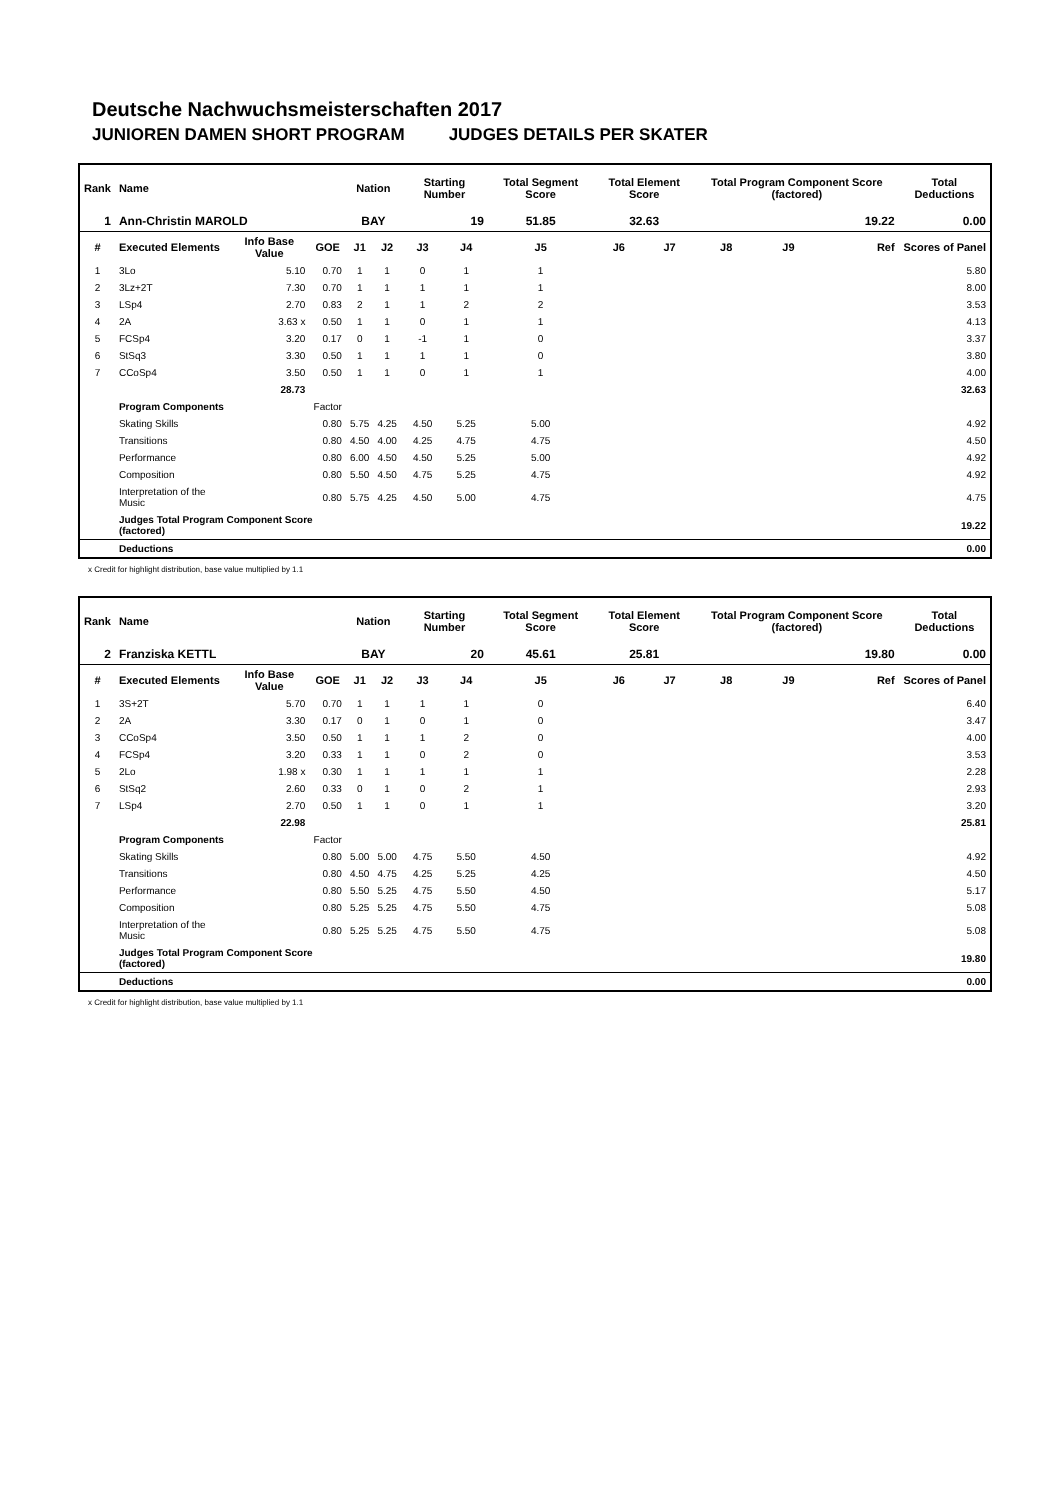Deutsche Nachwuchsmeisterschaften 2017
JUNIOREN DAMEN SHORT PROGRAM JUDGES DETAILS PER SKATER
| Rank | Name | | | Nation | | Starting Number | | Total Segment Score | Total Element Score | | Total Program Component Score (factored) | | | Total Deductions |
| --- | --- | --- | --- | --- | --- | --- | --- | --- | --- | --- | --- | --- | --- | --- |
| 1 | Ann-Christin MAROLD | | | BAY | | 19 | | 51.85 | 32.63 | | 19.22 | | | 0.00 |
| # | Executed Elements | Info Base Value | GOE | J1 | J2 | J3 | J4 | J5 | J6 | J7 | J8 | J9 | Ref | Scores of Panel |
| 1 | 3Lo | 5.10 | 0.70 | 1 | 1 | 0 | 1 | 1 | | | | | | 5.80 |
| 2 | 3Lz+2T | 7.30 | 0.70 | 1 | 1 | 1 | 1 | 1 | | | | | | 8.00 |
| 3 | LSp4 | 2.70 | 0.83 | 2 | 1 | 1 | 2 | 2 | | | | | | 3.53 |
| 4 | 2A | 3.63 x | 0.50 | 1 | 1 | 0 | 1 | 1 | | | | | | 4.13 |
| 5 | FCSp4 | 3.20 | 0.17 | 0 | 1 | -1 | 1 | 0 | | | | | | 3.37 |
| 6 | StSq3 | 3.30 | 0.50 | 1 | 1 | 1 | 1 | 0 | | | | | | 3.80 |
| 7 | CCoSp4 | 3.50 | 0.50 | 1 | 1 | 0 | 1 | 1 | | | | | | 4.00 |
| | | 28.73 | | | | | | | | | | | | 32.63 |
| | Program Components | | Factor | | | | | | | | | | | |
| | Skating Skills | | 0.80 | 5.75 | 4.25 | 4.50 | 5.25 | 5.00 | | | | | | 4.92 |
| | Transitions | | 0.80 | 4.50 | 4.00 | 4.25 | 4.75 | 4.75 | | | | | | 4.50 |
| | Performance | | 0.80 | 6.00 | 4.50 | 4.50 | 5.25 | 5.00 | | | | | | 4.92 |
| | Composition | | 0.80 | 5.50 | 4.50 | 4.75 | 5.25 | 4.75 | | | | | | 4.92 |
| | Interpretation of the Music | | 0.80 | 5.75 | 4.25 | 4.50 | 5.00 | 4.75 | | | | | | 4.75 |
| | Judges Total Program Component Score (factored) | | | | | | | | | | | | | 19.22 |
| | Deductions | | | | | | | | | | | | | 0.00 |
x Credit for highlight distribution, base value multiplied by 1.1
| Rank | Name | | | Nation | | Starting Number | | Total Segment Score | Total Element Score | | Total Program Component Score (factored) | | | Total Deductions |
| --- | --- | --- | --- | --- | --- | --- | --- | --- | --- | --- | --- | --- | --- | --- |
| 2 | Franziska KETTL | | | BAY | | 20 | | 45.61 | 25.81 | | 19.80 | | | 0.00 |
| # | Executed Elements | Info Base Value | GOE | J1 | J2 | J3 | J4 | J5 | J6 | J7 | J8 | J9 | Ref | Scores of Panel |
| 1 | 3S+2T | 5.70 | 0.70 | 1 | 1 | 1 | 1 | 0 | | | | | | 6.40 |
| 2 | 2A | 3.30 | 0.17 | 0 | 1 | 0 | 1 | 0 | | | | | | 3.47 |
| 3 | CCoSp4 | 3.50 | 0.50 | 1 | 1 | 1 | 2 | 0 | | | | | | 4.00 |
| 4 | FCSp4 | 3.20 | 0.33 | 1 | 1 | 0 | 2 | 0 | | | | | | 3.53 |
| 5 | 2Lo | 1.98 x | 0.30 | 1 | 1 | 1 | 1 | 1 | | | | | | 2.28 |
| 6 | StSq2 | 2.60 | 0.33 | 0 | 1 | 0 | 2 | 1 | | | | | | 2.93 |
| 7 | LSp4 | 2.70 | 0.50 | 1 | 1 | 0 | 1 | 1 | | | | | | 3.20 |
| | | 22.98 | | | | | | | | | | | | 25.81 |
| | Program Components | | Factor | | | | | | | | | | | |
| | Skating Skills | | 0.80 | 5.00 | 5.00 | 4.75 | 5.50 | 4.50 | | | | | | 4.92 |
| | Transitions | | 0.80 | 4.50 | 4.75 | 4.25 | 5.25 | 4.25 | | | | | | 4.50 |
| | Performance | | 0.80 | 5.50 | 5.25 | 4.75 | 5.50 | 4.50 | | | | | | 5.17 |
| | Composition | | 0.80 | 5.25 | 5.25 | 4.75 | 5.50 | 4.75 | | | | | | 5.08 |
| | Interpretation of the Music | | 0.80 | 5.25 | 5.25 | 4.75 | 5.50 | 4.75 | | | | | | 5.08 |
| | Judges Total Program Component Score (factored) | | | | | | | | | | | | | 19.80 |
| | Deductions | | | | | | | | | | | | | 0.00 |
x Credit for highlight distribution, base value multiplied by 1.1